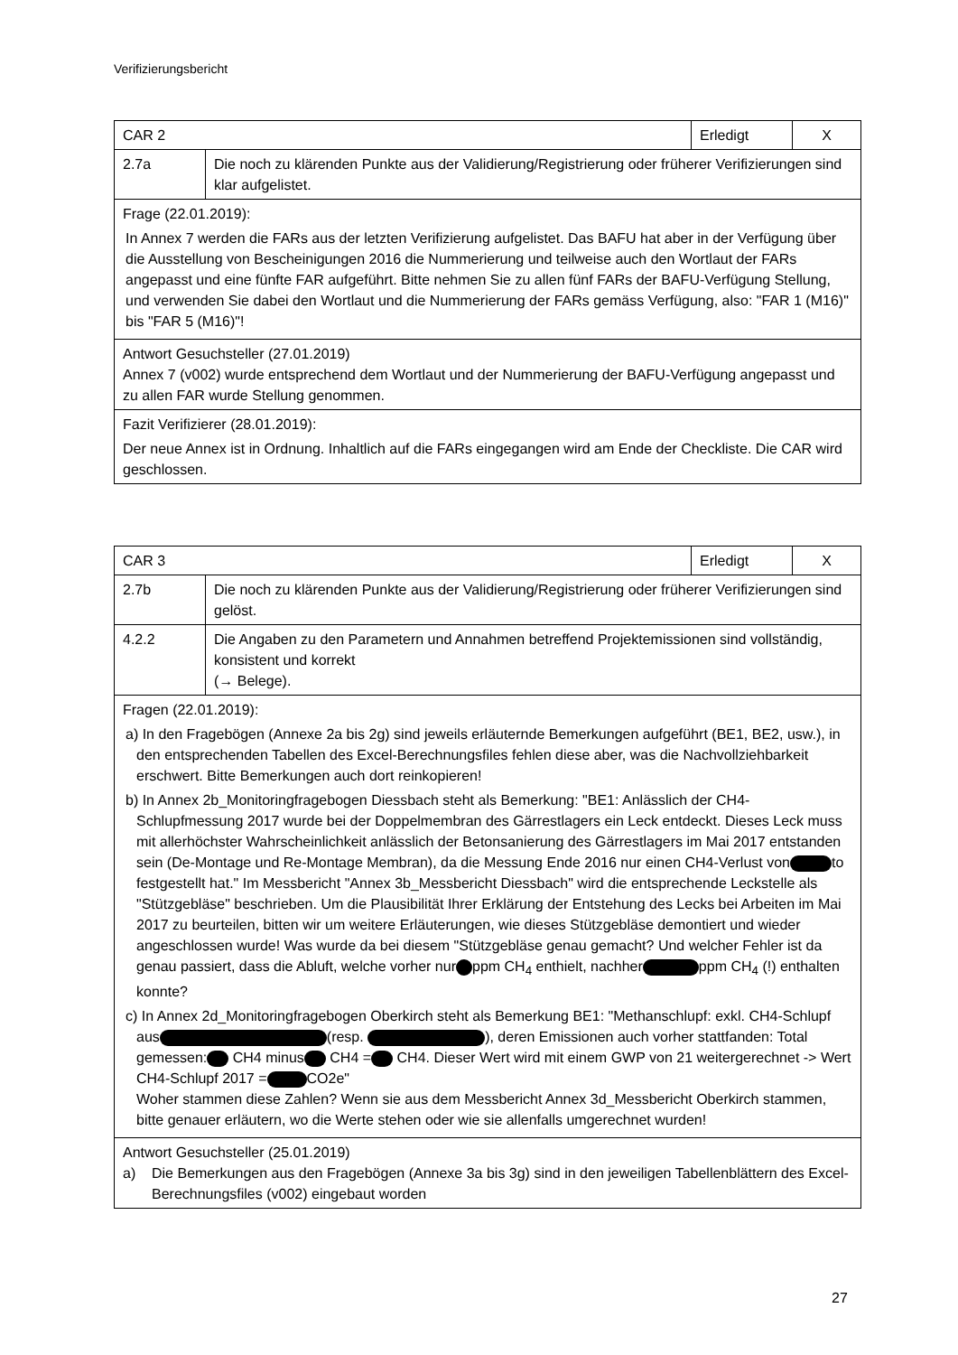Verifizierungsbericht
| CAR 2 | | Erledigt | X |
| 2.7a | Die noch zu klärenden Punkte aus der Validierung/Registrierung oder früherer Verifizierungen sind klar aufgelistet. | | |
| Frage (22.01.2019): In Annex 7 werden die FARs aus der letzten Verifizierung aufgelistet. Das BAFU hat aber in der Verfügung über die Ausstellung von Bescheinigungen 2016 die Nummerierung und teilweise auch den Wortlaut der FARs angepasst und eine fünfte FAR aufgeführt. Bitte nehmen Sie zu allen fünf FARs der BAFU-Verfügung Stellung, und verwenden Sie dabei den Wortlaut und die Nummerierung der FARs gemäss Verfügung, also: "FAR 1 (M16)" bis "FAR 5 (M16)"! | | | |
| Antwort Gesuchsteller (27.01.2019) Annex 7 (v002) wurde entsprechend dem Wortlaut und der Nummerierung der BAFU-Verfügung angepasst und zu allen FAR wurde Stellung genommen. | | | |
| Fazit Verifizierer (28.01.2019): Der neue Annex ist in Ordnung. Inhaltlich auf die FARs eingegangen wird am Ende der Checkliste. Die CAR wird geschlossen. | | | |
| CAR 3 | | Erledigt | X |
| 2.7b | Die noch zu klärenden Punkte aus der Validierung/Registrierung oder früherer Verifizierungen sind gelöst. | | |
| 4.2.2 | Die Angaben zu den Parametern und Annahmen betreffend Projektemissionen sind vollständig, konsistent und korrekt (→ Belege). | | |
| Fragen (22.01.2019): a) In den Fragebögen (Annexe 2a bis 2g) sind jeweils erläuternde Bemerkungen aufgeführt (BE1, BE2, usw.), in den entsprechenden Tabellen des Excel-Berechnungsfiles fehlen diese aber, was die Nachvollziehbarkeit erschwert. Bitte Bemerkungen auch dort reinkopieren! b) In Annex 2b_Monitoringfragebogen Diessbach steht als Bemerkung: "BE1: Anlässlich der CH4-Schlupfmessung 2017 wurde bei der Doppelmembran des Gärrestlagers ein Leck entdeckt. Dieses Leck muss mit allerhöchster Wahrscheinlichkeit anlässlich der Betonsanierung des Gärrestlagers im Mai 2017 entstanden sein (De-Montage und Re-Montage Membran), da die Messung Ende 2016 nur einen CH4-Verlust von to festgestellt hat." Im Messbericht "Annex 3b_Messbericht Diessbach" wird die entsprechende Leckstelle als "Stützgebläse" beschrieben. Um die Plausibilität Ihrer Erklärung der Entstehung des Lecks bei Arbeiten im Mai 2017 zu beurteilen, bitten wir um weitere Erläuterungen, wie dieses Stützgebläse demontiert und wieder angeschlossen wurde! Was wurde da bei diesem "Stützgebläse genau gemacht? Und welcher Fehler ist da genau passiert, dass die Abluft, welche vorher nur ppm CH<sub>4</sub> enthielt, nachher ppm CH<sub>4</sub> (!) enthalten konnte? c) In Annex 2d_Monitoringfragebogen Oberkirch steht als Bemerkung BE1: "Methanschlupf: exkl. CH4-Schlupf aus (resp. ), deren Emissionen auch vorher stattfanden: Total gemessen: CH4 minus CH4 = CH4. Dieser Wert wird mit einem GWP von 21 weitergerechnet -> Wert CH4-Schlupf 2017 = CO2e" Woher stammen diese Zahlen? Wenn sie aus dem Messbericht Annex 3d_Messbericht Oberkirch stammen, bitte genauer erläutern, wo die Werte stehen oder wie sie allenfalls umgerechnet wurden! | | | |
| Antwort Gesuchsteller (25.01.2019) a) Die Bemerkungen aus den Fragebögen (Annexe 3a bis 3g) sind in den jeweiligen Tabellenblättern des Excel-Berechnungsfiles (v002) eingebaut worden | | | |
27